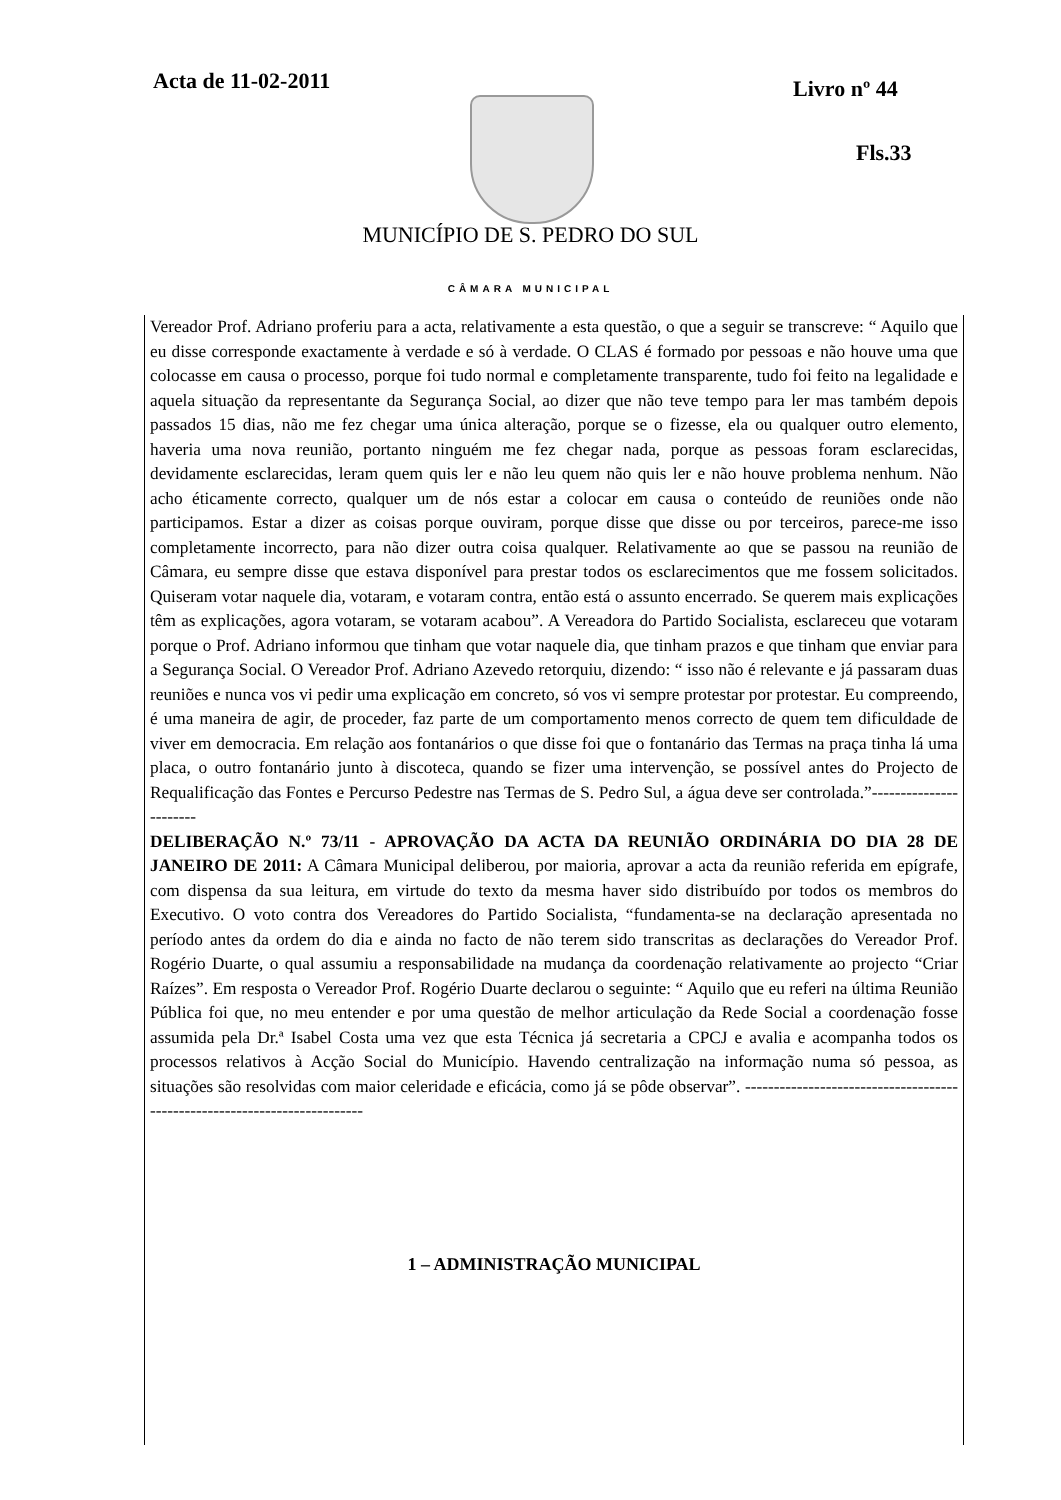Acta de 11-02-2011 Livro nº 44
Fls.33
MUNICÍPIO DE S. PEDRO DO SUL
CÂMARA MUNICIPAL
Vereador Prof. Adriano proferiu para a acta, relativamente a esta questão, o que a seguir se transcreve: “ Aquilo que eu disse corresponde exactamente à verdade e só à verdade. O CLAS é formado por pessoas e não houve uma que colocasse em causa o processo, porque foi tudo normal e completamente transparente, tudo foi feito na legalidade e aquela situação da representante da Segurança Social, ao dizer que não teve tempo para ler mas também depois passados 15 dias, não me fez chegar uma única alteração, porque se o fizesse, ela ou qualquer outro elemento, haveria uma nova reunião, portanto ninguém me fez chegar nada, porque as pessoas foram esclarecidas, devidamente esclarecidas, leram quem quis ler e não leu quem não quis ler e não houve problema nenhum. Não acho éticamente correcto, qualquer um de nós estar a colocar em causa o conteúdo de reuniões onde não participamos. Estar a dizer as coisas porque ouviram, porque disse que disse ou por terceiros, parece-me isso completamente incorrecto, para não dizer outra coisa qualquer. Relativamente ao que se passou na reunião de Câmara, eu sempre disse que estava disponível para prestar todos os esclarecimentos que me fossem solicitados. Quiseram votar naquele dia, votaram, e votaram contra, então está o assunto encerrado. Se querem mais explicações têm as explicações, agora votaram, se votaram acabou”. A Vereadora do Partido Socialista, esclareceu que votaram porque o Prof. Adriano informou que tinham que votar naquele dia, que tinham prazos e que tinham que enviar para a Segurança Social. O Vereador Prof. Adriano Azevedo retorquiu, dizendo: “ isso não é relevante e já passaram duas reuniões e nunca vos vi pedir uma explicação em concreto, só vos vi sempre protestar por protestar. Eu compreendo, é uma maneira de agir, de proceder, faz parte de um comportamento menos correcto de quem tem dificuldade de viver em democracia. Em relação aos fontanários o que disse foi que o fontanário das Termas na praça tinha lá uma placa, o outro fontanário junto à discoteca, quando se fizer uma intervenção, se possível antes do Projecto de Requalificação das Fontes e Percurso Pedestre nas Termas de S. Pedro Sul, a água deve ser controlada.”-----------------------
DELIBERAÇÃO N.º 73/11 - APROVAÇÃO DA ACTA DA REUNIÃO ORDINÁRIA DO DIA 28 DE JANEIRO DE 2011: A Câmara Municipal deliberou, por maioria, aprovar a acta da reunião referida em epígrafe, com dispensa da sua leitura, em virtude do texto da mesma haver sido distribuído por todos os membros do Executivo. O voto contra dos Vereadores do Partido Socialista, “fundamenta-se na declaração apresentada no período antes da ordem do dia e ainda no facto de não terem sido transcritas as declarações do Vereador Prof. Rogério Duarte, o qual assumiu a responsabilidade na mudança da coordenação relativamente ao projecto “Criar Raízes”. Em resposta o Vereador Prof. Rogério Duarte declarou o seguinte: “ Aquilo que eu referi na última Reunião Pública foi que, no meu entender e por uma questão de melhor articulação da Rede Social a coordenação fosse assumida pela Dr.ª Isabel Costa uma vez que esta Técnica já secretaria a CPCJ e avalia e acompanha todos os processos relativos à Acção Social do Município. Havendo centralização na informação numa só pessoa, as situações são resolvidas com maior celeridade e eficácia, como já se pôde observar”. --------------------------------------------------------------------------
1 – ADMINISTRAÇÃO MUNICIPAL